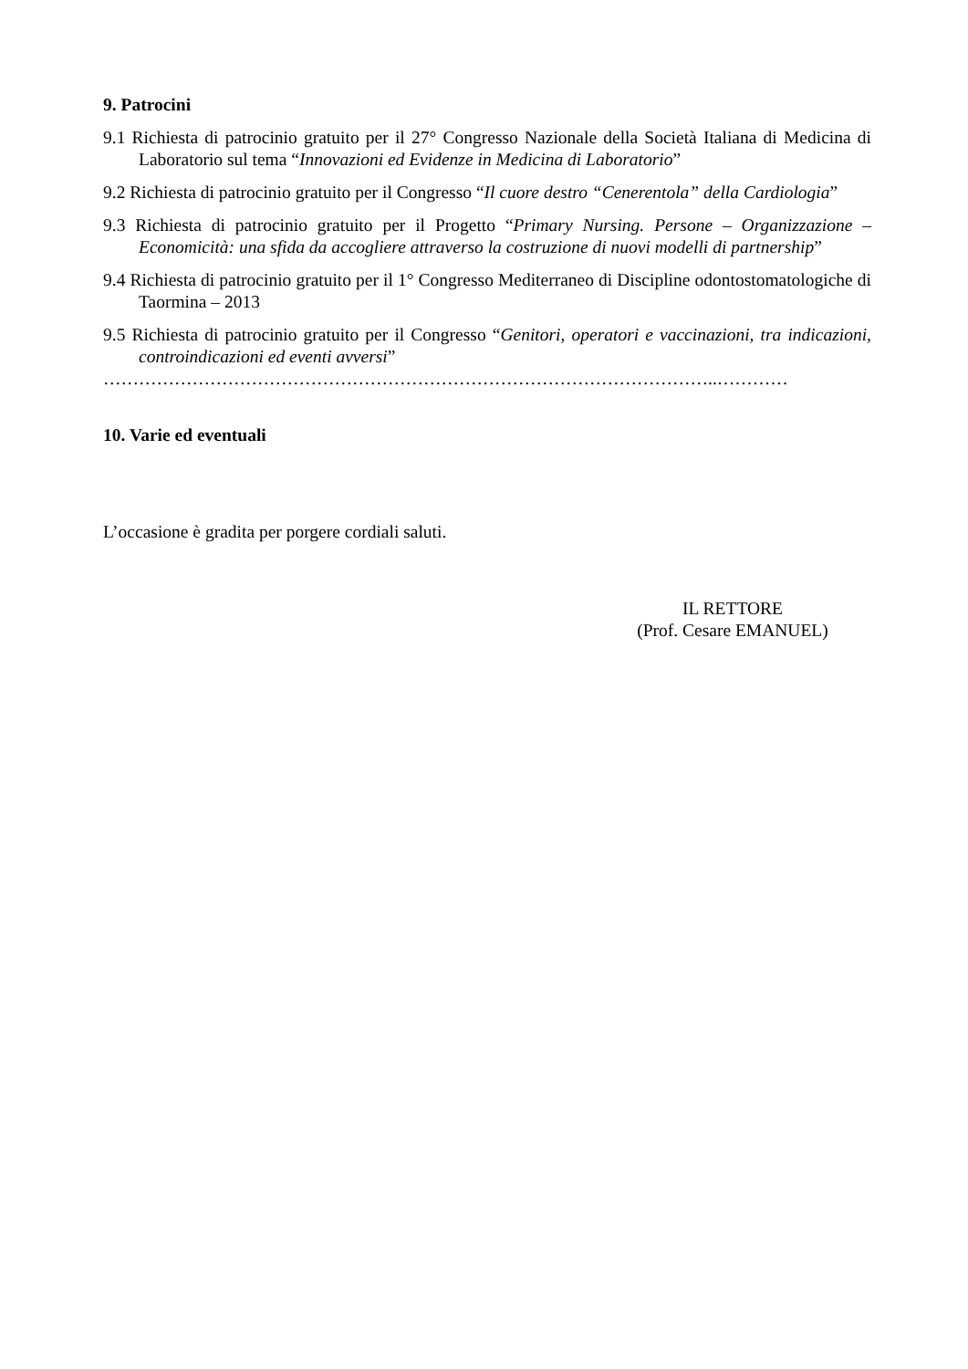9. Patrocini
9.1 Richiesta di patrocinio gratuito per il 27° Congresso Nazionale della Società Italiana di Medicina di Laboratorio sul tema “Innovazioni ed Evidenze in Medicina di Laboratorio”
9.2 Richiesta di patrocinio gratuito per il Congresso “Il cuore destro “Cenerentola” della Cardiologia”
9.3 Richiesta di patrocinio gratuito per il Progetto “Primary Nursing. Persone – Organizzazione – Economicità: una sfida da accogliere attraverso la costruzione di nuovi modelli di partnership”
9.4 Richiesta di patrocinio gratuito per il 1° Congresso Mediterraneo di Discipline odontostomatologiche di Taormina – 2013
9.5 Richiesta di patrocinio gratuito per il Congresso “Genitori, operatori e vaccinazioni, tra indicazioni, controindicazioni ed eventi avversi”
…………………………………………………………………………………………..…………
10. Varie ed eventuali
L’occasione è gradita per porgere cordiali saluti.
IL RETTORE
(Prof. Cesare EMANUEL)